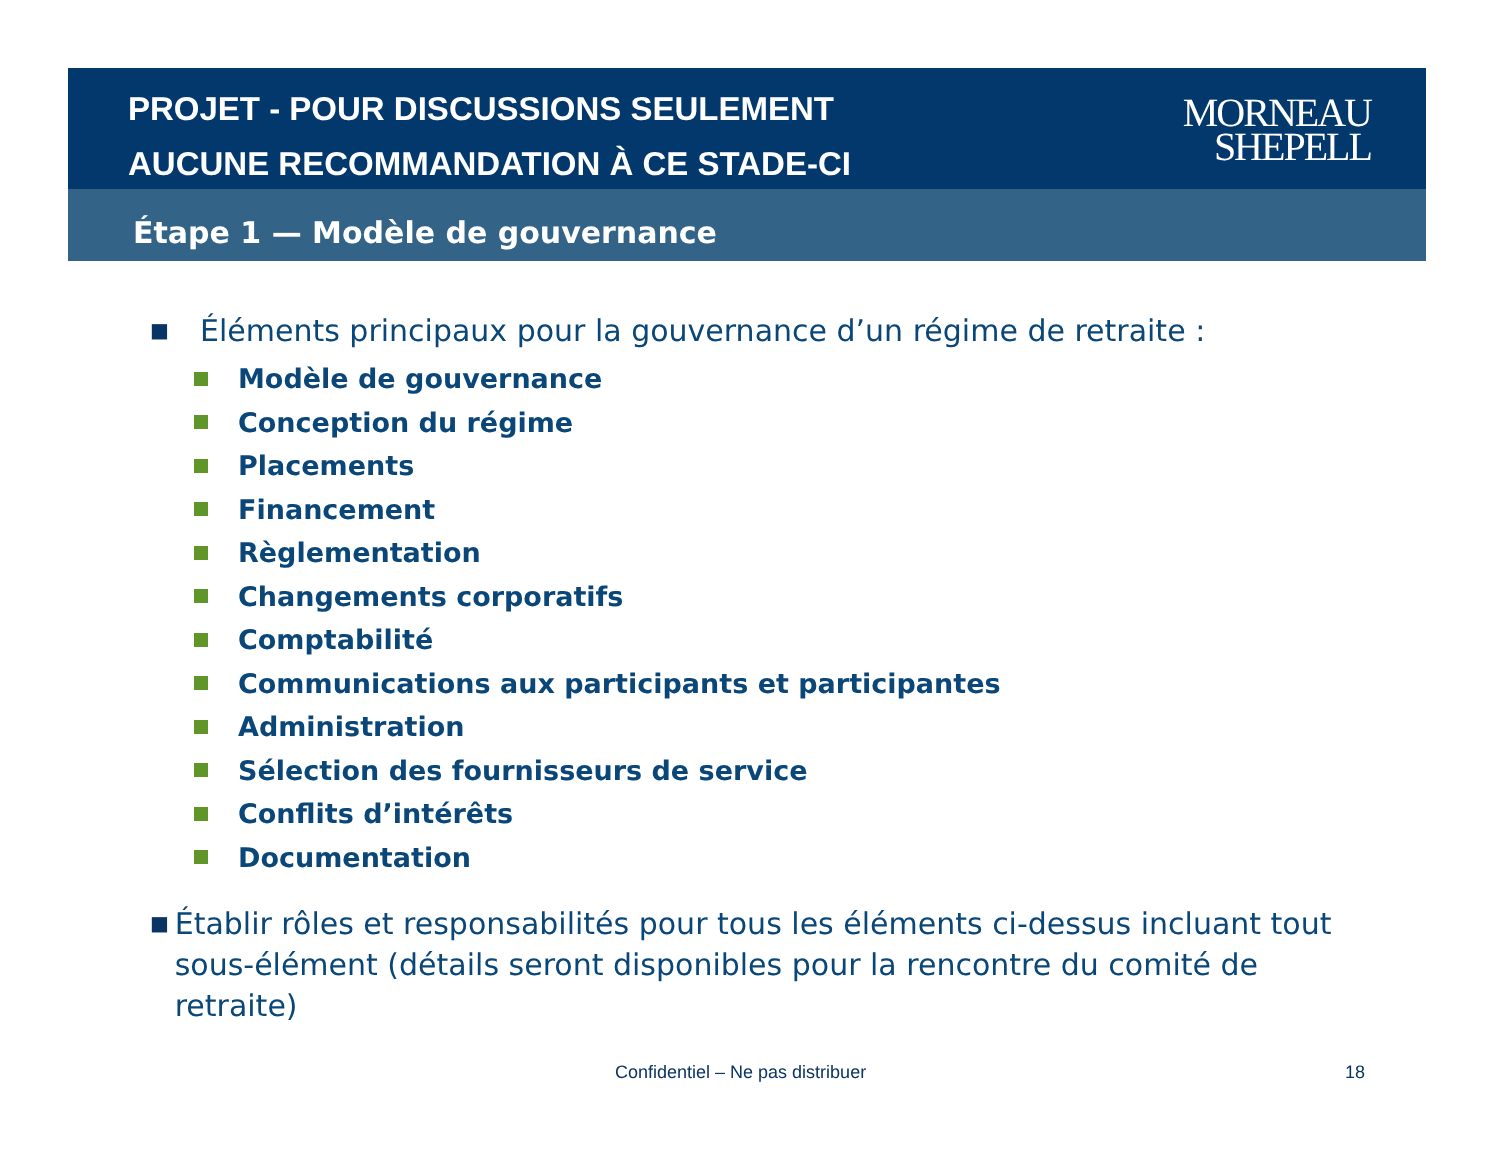PROJET - POUR DISCUSSIONS SEULEMENT
AUCUNE RECOMMANDATION À CE STADE-CI
MORNEAU
SHEPELL
Étape 1 — Modèle de gouvernance
■ Éléments principaux pour la gouvernance d’un régime de retraite :
Modèle de gouvernance
Conception du régime
Placements
Financement
Règlementation
Changements corporatifs
Comptabilité
Communications aux participants et participantes
Administration
Sélection des fournisseurs de service
Conflits d’intérêts
Documentation
■ Établir rôles et responsabilités pour tous les éléments ci-dessus incluant tout sous-élément (détails seront disponibles pour la rencontre du comité de retraite)
Confidentiel – Ne pas distribuer
18